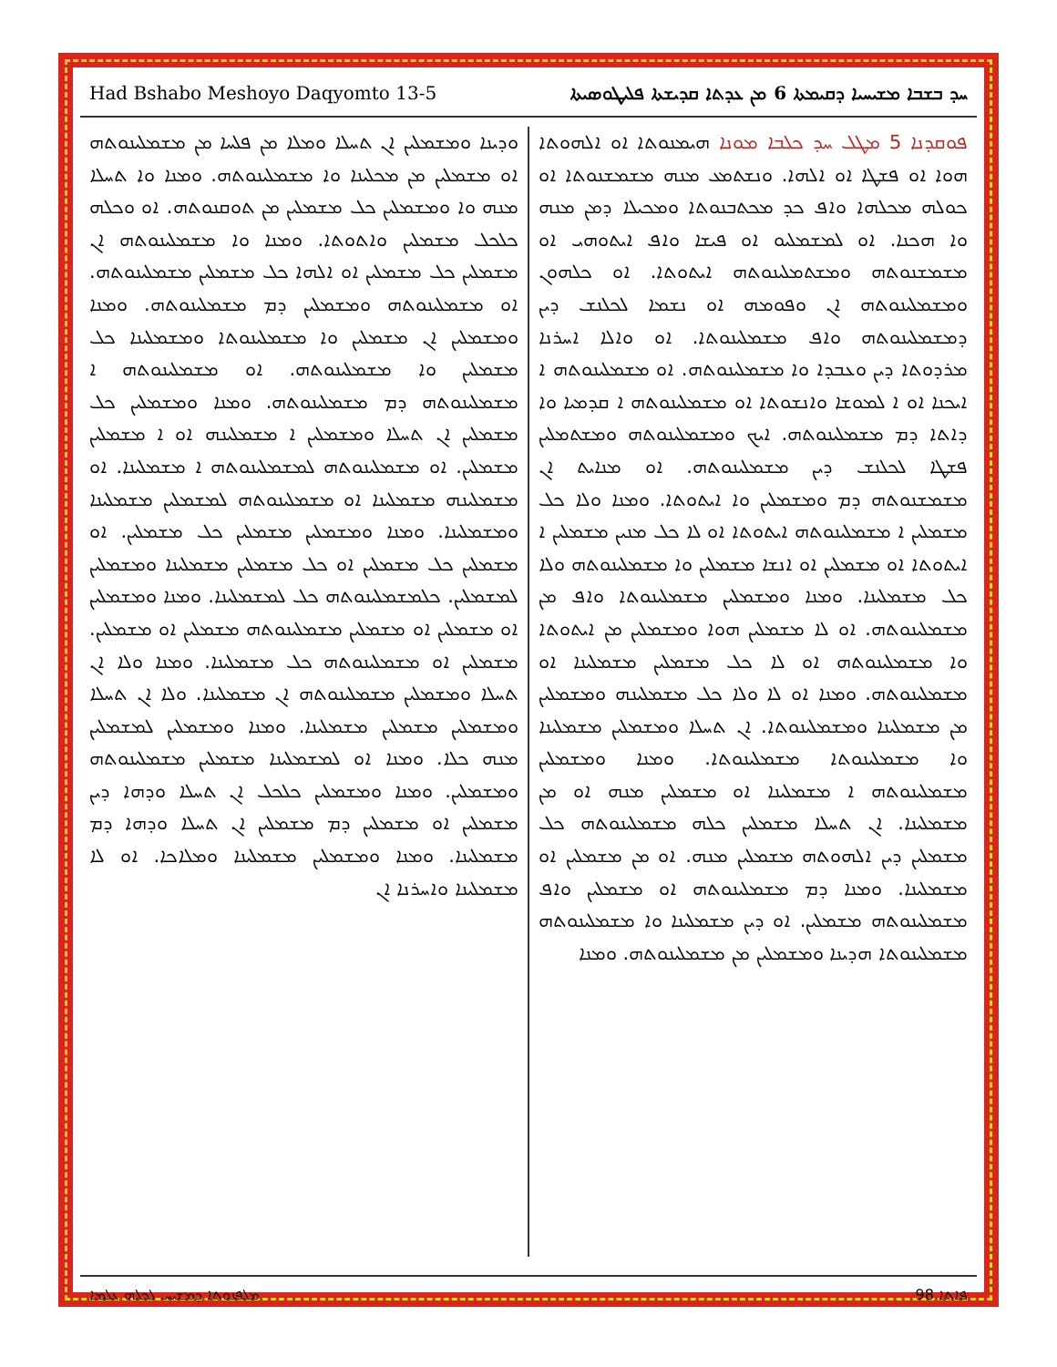Had Bshabo Meshoyo Daqyomto 13-5 ܚܕ ܒܫܒܐ ܡܫܝܚܝܐ ܕܩܝܡܬܐ 6 ܡܢ ܥܕܬܐ ܩܕܝܫܬܐ ܦܠܝܛܘܣܝܬܐ
ܦܘܩܕܢܐ 5 ܡܛܠ ܚܕ ܟܠܒܐ ܡܘܢܐ ܗܝܡܢܘܬܐ ܐܘ ܐܠܗܘܬܐ ܗܘܐ ܐܘ ܦܫܛܐ ܐܘ ܐܠܗܐ. ܘܢܫܬܡܥ ܡܢܗ ܡܫܡܫܢܘܬܐ ܐܘ ܟܘܠܗ ܡܟܠܗܐ ܘܐܦ ܟܕ ܡܟܬܒܢܘܬܐ ܘܡܟܝܠܐ ܕܡܢ ܡܢܗ ܘܐ ܗܟܢܐ. ܐܘ ܠܡܫܡܠܝܘ ܐܘ ܦܝܫܐ ܘܐܦ ܐܝܬܘܗܝ ܐܘ ܡܫܡܫܢܘܬܗ ܘܡܫܬܡܠܝܢܘܬܗ ܐܝܬܘܬܐ. ܐܘ ܟܠܗܘܢ ܘܡܫܡܠܝܢܘܬܗ ܐܢ ܘܦܘܡܗ ܐܘ ܢܫܡܐ ܠܟܠܢܫ ܕܝܢ ܕܡܫܡܠܝܢܘܬܗ ܘܐܦ ܡܫܡܠܝܢܘܬܐ. ܐܘ ܘܐܠܐ ܐܚܪܢܐ ܡܪܕܘܬܐ ܕܝܢ ܘܥܒܕܐ ܘܐ ܡܫܡܠܝܢܘܬܗ. ܐܘ ܡܫܡܠܝܢܘܬܗ ܐ ܐܝܟܢܐ ܐܘ ܐ ܠܡܘܫܐ ܘܐܢܫܘܬܐ ܐܘ ܡܫܡܠܝܢܘܬܗ ܐ ܩܕܡܝܐ ܘܐ ܕܐܬܐ ܕܡ ܡܫܡܠܝܢܘܬܗ. ܐܝܟ ܘܡܫܡܠܝܢܘܬܗ ܘܡܫܬܡܠܝܢ ܦܫܛܐ ܠܟܠܢܫ ܕܝܢ ܡܫܡܠܝܢܘܬܗ. ܐܘ ܡܢܐܝܬ ܐܢ ܡܫܡܫܢܘܬܗ ܕܡ ܘܡܫܡܠܝܢ ܘܐ ܐܝܬܘܬܐ. ܘܡܢܐ ܘܠܐ ܟܠ ܡܫܡܠܝܢ ܐ ܡܫܡܠܝܢܘܬܗ ܐܝܬܘܬܐ ܐܘ ܠܐ ܟܠ ܡܢܝܢ ܡܫܡܠܝܢ ܐ ܐܝܬܘܬܐ ܐܘ ܡܫܡܠܝܢ ܐܘ ܐܢܫܐ ܡܫܡܠܝܢ ܘܐ ܡܫܡܠܝܢܘܬܗ ܘܠܐ ܟܠ ܡܫܡܠܝܢܐ. ܘܡܢܐ ܘܡܫܡܠܝܢ ܡܫܡܠܝܢܘܬܐ ܘܐܦ ܡܢ ܡܫܡܠܝܢܘܬܗ. ܐܘ ܠܐ ܡܫܡܠܝܢ ܗܘܐ ܘܡܫܡܠܝܢ ܡܢ ܐܝܬܘܬܐ ܘܐ ܡܫܡܠܝܢܘܬܗ ܐܘ ܠܐ ܟܠ ܡܫܡܠܝܢ ܡܫܡܠܝܢܐ ܐܘ ܡܫܡܠܝܢܘܬܗ. ܘܡܢܐ ܐܘ ܠܐ ܘܠܐ ܟܠ ܡܫܡܠܝܢܗ ܘܡܫܡܠܝܢ ܡܢ ܡܫܡܠܝܢܐ ܘܡܫܡܠܝܢܘܬܐ. ܐܢ ܬܚܠܐ ܘܡܫܡܠܝܢ ܡܫܡܠܝܢܐ ܘܐ ܡܫܡܠܝܢܘܬܐ ܡܫܡܠܝܢܘܬܐ. ܘܡܢܐ ܘܡܫܡܠܝܢ ܡܫܡܠܝܢܘܬܗ ܐ ܡܫܡܠܝܢܐ ܐܘ ܡܫܡܠܝܢ ܡܢܗ ܐܘ ܡܢ ܡܫܡܠܝܢܐ. ܐܢ ܬܚܠܐ ܡܫܡܠܝܢ ܟܠܗ ܡܫܡܠܝܢܘܬܗ ܟܠ ܡܫܡܠܝܢ ܕܝܢ ܐܠܗܘܬܗ ܡܫܡܠܝܢ ܡܢܗ. ܐܘ ܡܢ ܡܫܡܠܝܢ ܐܘ ܡܫܡܠܝܢܐ. ܘܡܢܐ ܕܡ ܡܫܡܠܝܢܘܬܗ ܐܘ ܡܫܡܠܝܢ ܘܐܦ ܡܫܡܠܝܢܘܬܗ ܡܫܡܠܝܢ. ܐܘ ܕܝܢ ܡܫܡܠܝܢܐ ܘܐ ܡܫܡܠܝܢܘܬܗ ܡܫܡܠܝܢܘܬܐ ܗܕܝܢܐ ܘܡܫܡܠܝܢ ܡܢ ܡܫܡܠܝܢܘܬܗ. ܘܡܢܐ
ܘܕܝܢܐ ܘܡܫܡܠܝܢ ܐܢ ܬܚܠܐ ܘܡܠܐ ܡܢ ܦܠܚܐ ܡܢ ܡܫܡܠܝܢܘܬܗ ܐܘ ܡܫܡܠܝܢ ܡܢ ܡܟܠܝܢܐ ܘܐ ܡܫܡܠܝܢܘܬܗ. ܘܡܢܐ ܘܐ ܬܚܠܐ ܡܢܗ ܘܐ ܘܡܫܡܠܝܢ ܟܠ ܡܫܡܠܝܢ ܡܢ ܬܘܩܢܘܬܗ. ܐܘ ܘܟܠܗ ܟܠܟܠ ܡܫܡܠܝܢ ܘܐܬܘܬܐ. ܘܡܢܐ ܘܐ ܡܫܡܠܝܢܘܬܗ ܐܢ ܡܫܡܠܝܢ ܟܠ ܡܫܡܠܝܢ ܐܘ ܐܠܗܐ ܟܠ ܡܫܡܠܝܢ ܡܫܡܠܝܢܘܬܗ. ܐܘ ܡܫܡܠܝܢܘܬܗ ܘܡܫܡܠܝܢ ܕܡ ܡܫܡܠܝܢܘܬܗ. ܘܡܢܐ ܘܡܫܡܠܝܢ ܐܢ ܡܫܡܠܝܢ ܘܐ ܡܫܡܠܝܢܘܬܐ ܘܡܫܡܠܝܢܐ ܟܠ ܡܫܡܠܝܢ ܘܐ ܡܫܡܠܝܢܘܬܗ. ܐܘ ܡܫܡܠܝܢܘܬܗ ܐ ܡܫܡܠܝܢܘܬܗ ܕܡ ܡܫܡܠܝܢܘܬܗ. ܘܡܢܐ ܘܡܫܡܠܝܢ ܟܠ ܡܫܡܠܝܢ ܐܢ ܬܚܠܐ ܘܡܫܡܠܝܢ ܐ ܡܫܡܠܝܢܗ ܐܘ ܐ ܡܫܡܠܝܢ ܡܫܡܠܝܢ. ܐܘ ܡܫܡܠܝܢܘܬܗ ܠܡܫܡܠܝܢܘܬܗ ܐ ܡܫܡܠܝܢܐ. ܐܘ ܡܫܡܠܝܢܗ ܡܫܡܠܝܢܐ ܐܘ ܡܫܡܠܝܢܘܬܗ ܠܡܫܡܠܝܢ ܡܫܡܠܝܢܐ ܘܡܫܡܠܝܢܐ. ܘܡܢܐ ܘܡܫܡܠܝܢ ܡܫܡܠܝܢ ܟܠ ܡܫܡܠܝܢ. ܐܘ ܡܫܡܠܝܢ ܟܠ ܡܫܡܠܝܢ ܐܘ ܟܠ ܡܫܡܠܝܢ ܡܫܡܠܝܢܐ ܘܡܫܡܠܝܢ ܠܡܫܡܠܝܢ. ܟܠܡܫܡܠܝܢܘܬܗ ܟܠ ܠܡܫܡܠܝܢܐ. ܘܡܢܐ ܘܡܫܡܠܝܢ ܐܘ ܡܫܡܠܝܢ ܐܘ ܡܫܡܠܝܢ ܡܫܡܠܝܢܘܬܗ ܡܫܡܠܝܢ ܐܘ ܡܫܡܠܝܢ. ܡܫܡܠܝܢ ܐܘ ܡܫܡܠܝܢܘܬܗ ܟܠ ܡܫܡܠܝܢܐ. ܘܡܢܐ ܘܠܐ ܐܢ ܬܚܠܐ ܘܡܫܡܠܝܢ ܡܫܡܠܝܢܘܬܗ ܐܢ ܡܫܡܠܝܢܐ. ܘܠܐ ܐܢ ܬܚܠܐ ܘܡܫܡܠܝܢ ܡܫܡܠܝܢ ܡܫܡܠܝܢܐ. ܘܡܢܐ ܘܡܫܡܠܝܢ ܠܡܫܡܠܝܢ ܡܢܗ ܟܠܐ. ܘܡܢܐ ܐܘ ܠܡܫܡܠܝܢܐ ܡܫܡܠܝܢ ܡܫܡܠܝܢܘܬܗ ܘܡܫܡܠܝܢ. ܘܡܢܐ ܘܡܫܡܠܝܢ ܟܠܟܠ ܐܢ ܬܚܠܐ ܘܕܗܐ ܕܝܢ ܡܫܡܠܝܢ ܐܘ ܡܫܡܠܝܢ ܕܡ ܡܫܡܠܝܢ ܐܢ ܬܚܠܐ ܘܕܗܐ ܕܡ ܡܫܡܠܝܢܐ. ܘܡܢܐ ܘܡܫܡܠܝܢ ܡܫܡܠܝܢܐ ܘܡܠܐܟܐ. ܐܘ ܠܐ ܡܫܡܠܝܢܐ ܘܐܚܪܢܐ ܐܢ
ܡܠܦܢܘܬܐ ܕܡܫܝܚ ܠܟܠܗ ܥܠܡܐ 98 ܦܐܬܐ